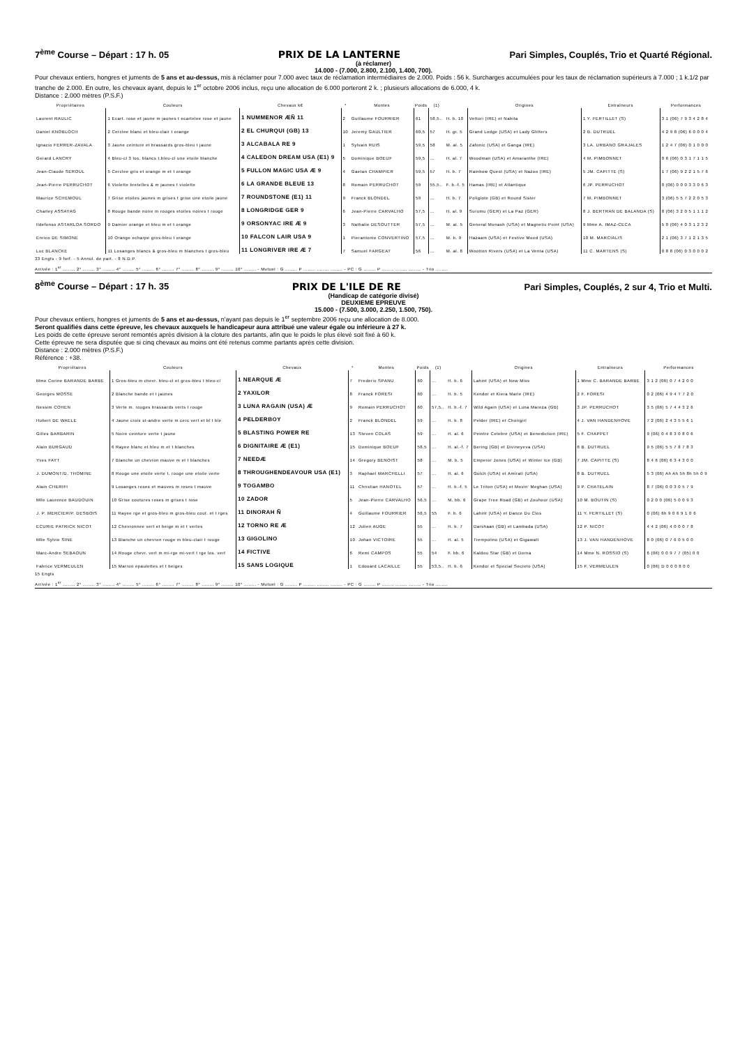7<sup>ème</sup> Course – Départ : 17 h. 05 PRIX DE LA LANTERNE Pari Simples, Couplés, Trio et Quarté Régional.
(à réclamer)
14.000 - (7.000, 2.800, 2.100, 1.400, 700).
Pour chevaux entiers, hongres et juments de 5 ans et au-dessus, mis à réclamer pour 7.000 avec taux de réclamation intermédiaires de 2.000. Poids : 56 k. Surcharges accumulées pour les taux de réclamation supérieurs à 7.000 ; 1 k.1/2 par tranche de 2.000. En outre, les chevaux ayant, depuis le 1<sup>er</sup> octobre 2006 inclus, reçu une allocation de 6.000 porteront 2 k. ; plusieurs allocations de 6.000, 4 k.
Distance : 2.000 mètres (P.S.F.)
| Propriétaires | Couleurs | Chevaux k€ | * | Montes | Poids | (1) | | Origines | Entraîneurs | Performances |
| --- | --- | --- | --- | --- | --- | --- | --- | --- | --- | --- |
| Laurent RAULIC | 1 Ecart. rose et jaune m jaunes t ecartelee rose et jaune | 1 NUMMENOR ÆÑ 11 | 2 | Guillaume FOURRIER | 61 | 58,5.. | H. b. 10 | Vettori (IRE) et Nabita | 1 Y. FERTILLET (S) | 3 1 (06) 7 9 3 4 2 8 4 |
| Daniel KNOBLOCH | 2 Cerclee blanc et bleu-clair t orange | 2 EL CHURQUI (GB) 13 | 10 | Jeremy GAULTIER | 60,5 | 57 | H. gr. 5 | Grand Lodge (USA) et Lady Glitters | 2 B. DUTRUEL | 4 2 9 8 (06) 6 0 0 0 4 |
| Ignacio FERRER-ZAVALA | 3 Jaune ceinture et brassards gros-bleu t jaune | 3 ALCABALA RE 9 | 1 | Sylvain RUIS | 59,5 | 58 | M. al. 5 | Zafonic (USA) et Ganga (IRE) | 3 LA. URBANO GRAJALES | 1 2 4 7 (06) 0 1 0 0 0 |
| Gerard LANCRY | 4 Bleu-cl 3 los. blancs t.bleu-cl une etoile blanche | 4 CALEDON DREAM USA (E1) 9 | 5 | Dominique BOEUF | 59,5 | ... | H. al. 7 | Woodman (USA) et Amaranthe (IRE) | 4 M. PIMBONNET | 0 6 (06) 0 3 1 7 1 1 5 |
| Jean-Claude SEROUL | 5 Cerclee gris et orange m et t orange | 5 FULLON MAGIC USA Æ 9 | 4 | Gaetan CHAMPIER | 59,5 | 57 | H. b. 7 | Rainbow Quest (USA) et Nazoo (IRE) | 5 JM. CAPITTE (S) | 1 7 (06) 9 2 2 1 5 7 6 |
| Jean-Pierre PERRUCHOT | 6 Violette bretelles & m jaunes t violette | 6 LA GRANDE BLEUE 13 | 8 | Romain PERRUCHOT | 59 | 55,5.. | F. b.-f. 5 | Hamas (IRE) et Atlantique | 6 JP. PERRUCHOT | 0 (06) 0 0 0 3 3 0 6 3 |
| Maurice SCHEMOUL | 7 Grise etoiles jaunes m grises t grise une etoile jaune | 7 ROUNDSTONE (E1) 11 | 9 | Franck BLONDEL | 59 | ... | H. b. 7 | Poliglote (GB) et Round Sister | 7 M. PIMBONNET | 3 (06) 5 5 7 2 2 0 5 3 |
| Charley ASSAYAG | 8 Rouge bande noire m rouges etoiles noires t rouge | 8 LONGRIDGE GER 9 | 6 | Jean-Pierre CARVALHO | 57,5 | ... | H. al. 9 | Surumu (GER) et La Paz (GER) | 8 J. BERTRAN DE BALANDA (S) | 8 (06) 3 2 0 5 1 1 1 2 |
| Ildefonso ASTARLOA SORDO | 9 Damier orange et bleu m et t orange | 9 ORSONYAC IRE Æ 9 | 3 | Nathalie DESOUTTER | 57,5 | ... | M. al. 5 | General Monash (USA) et Magnetic Point (USA) | 9 Mme A. IMAZ-CECA | 5 0 (06) 4 0 3 1 2 3 2 |
| Enrico DE SIMONE | 10 Orange echarpe gros-bleu t orange | 10 FALCON LAIR USA 9 | 1 | Pierantonio CONVERTINO | 57,5 | ... | M. b. 9 | Hazaam (USA) et Festive Mood (USA) | 10 M. MARCIALIS | 2 1 (06) 3 7 1 2 1 3 5 |
| Luc BLANCKE | 11 Losanges blancs & gros-bleu m blanches t gros-bleu | 11 LONGRIVER IRE Æ 7 | 7 | Samuel FARGEAT | 56 | ... | M. al. 8 | Wootton Rivers (USA) et La Venta (USA) | 11 C. MARTENS (S) | 0 8 8 (06) 0 3 0 0 0 2 |
33 Engts - 9 forf. - 5 Annul. de part. - 8 N.D.P.
Arrivée : 1<sup>er</sup> ........ 2° ........ 3° ........ 4° ........ 5° ........ 6° ........ 7° ........ 8° ........ 9° ........ 10° ........ - Mutuel : G ........ P ........ ........ ........ - PC : G ........ P ........ ........ ........ - Trio ........
8<sup>ème</sup> Course – Départ : 17 h. 35 PRIX DE L'ILE DE RE Pari Simples, Couplés, 2 sur 4, Trio et Multi.
(Handicap de catégorie divisé)
DEUXIEME EPREUVE
15.000 - (7.500, 3.000, 2.250, 1.500, 750).
Pour chevaux entiers, hongres et juments de 5 ans et au-dessus, n'ayant pas depuis le 1<sup>er</sup> septembre 2006 reçu une allocation de 8.000.
Seront qualifiés dans cette épreuve, les chevaux auxquels le handicapeur aura attribué une valeur égale ou inférieure à 27 k.
Les poids de cette épreuve seront remontés après division à la cloture des partants, afin que le poids le plus élevé soit fixé à 60 k.
Cette épreuve ne sera disputée que si cinq chevaux au moins ont été retenus comme partants après cette division.
Distance : 2.000 mètres (P.S.F.)
Référence : +38.
| Propriétaires | Couleurs | Chevaux | * | Montes | Poids | (1) | | Origines | Entraîneurs | Performances |
| --- | --- | --- | --- | --- | --- | --- | --- | --- | --- | --- |
| Mme Corine BARANDE BARBE | 1 Gros-bleu m chevr. bleu-cl et gros-bleu t bleu-cl | 1 NEARQUE Æ | 7 | Frederic SPANU | 60 | ... | H. b. 6 | Lahint (USA) et New Miss | 1 Mme C. BARANDE BARBE | 3 1 2 (06) 0 7 4 2 0 0 |
| Georges MOSSE | 2 Blanche bande et t jaunes | 2 YAXILOR | 8 | Franck FORESI | 60 | ... | H. b. 5 | Kendor et Kiera Marie (IRE) | 2 F. FORESI | 0 2 (06) 4 9 4 T 7 2 0 |
| Nessim COHEN | 3 Verte m. rouges brassards verts t rouge | 3 LUNA RAGAIN (USA) Æ | 9 | Romain PERRUCHOT | 60 | 57,5.. | H. b.-f. 7 | Wild Again (USA) et Luna Mareza (GB) | 3 JP. PERRUCHOT | 3 5 (06) 5 7 4 4 3 2 6 |
| Hubert DE WAELE | 4 Jaune croix st-andre verte m cerc vert et bl t ble | 4 PELDERBOY | 2 | Franck BLONDEL | 59 | ... | H. b. 8 | Pelder (IRE) et Choirgirl | 4 J. VAN HANDENHOVE | 7 2 (06) 2 4 3 5 5 6 1 |
| Gilles BARBARIN | 5 Noire ceinture verte t jaune | 5 BLASTING POWER RE | 13 | Steven COLAS | 59 | ... | H. al. 6 | Peintre Celebre (USA) et Benediction (IRE) | 5 F. CHAPPET | 9 (06) 0 4 8 3 0 8 0 6 |
| Alain BURGAUD | 6 Rayee blanc et bleu m et t blanches | 6 DIGNITAIRE Æ (E1) | 15 | Dominique BOEUF | 58,5 | ... | H. al.-f. 7 | Bering (GB) et Divineyeva (USA) | 6 B. DUTRUEL | 9 5 (06) 5 5 7 8 7 8 3 |
| Yves FAYT | 7 Blanche un chevron mauve m et t blanches | 7 NEEDÆ | 14 | Gregory BENOIST | 58 | ... | M. b. 5 | Emperor Jones (USA) et Winter Ice (GB) | 7 JM. CAPITTE (S) | 8 4 6 (06) 6 3 4 3 0 0 |
| J. DUMONT/D. THOMINE | 8 Rouge une etoile verte t. rouge une etoile verte | 8 THROUGHENDEAVOUR USA (E1) | 3 | Raphael MARCHELLI | 57 | ... | H. al. 6 | Gulch (USA) et Amirati (USA) | 8 B. DUTRUEL | 5 3 (06) Ah Ah 5h 8h 5h 0 9 |
| Alain CHERIFI | 9 Losanges roses et mauves m roses t mauve | 9 TOGAMBO | 11 | Christian HANOTEL | 57 | ... | H. b.-f. 5 | Le Triton (USA) et Movin' Meghan (USA) | 9 P. CHATELAIN | 8 7 (06) 0 0 3 0 5 7 9 |
| Mlle Laurence BAUDOUIN | 10 Grise coutures roses m grises t rose | 10 ZADOR | 5 | Jean-Pierre CARVALHO | 56,5 | ... | M. bb. 6 | Grape Tree Road (GB) et Zouhour (USA) | 10 M. BOUTIN (S) | 0 2 0 0 (06) 5 0 0 9 3 |
| J. P. MERCIER/P. DESBOIS | 11 Rayee rge et gros-bleu m gros-bleu cout. et t rges | 11 DINORAH Ñ | 4 | Guillaume FOURRIER | 56,5 | 55 | F. b. 6 | Lahint (USA) et Dance Du Clos | 11 Y. FERTILLET (S) | 0 (06) 6h 9 0 6 9 1 0 6 |
| ECURIE PATRICK NICOT | 12 Chevronnee vert et beige m et t vertes | 12 TORNO RE Æ | 12 | Julien AUGE | 55 | ... | H. b. 7 | Darshaan (GB) et Lambada (USA) | 12 P. NICOT | 4 4 2 (06) 4 0 0 0 7 8 |
| Mlle Sylvie SINE | 13 Blanche un chevron rouge m bleu-clair t rouge | 13 GIGOLINO | 10 | Johan VICTOIRE | 55 | ... | H. al. 5 | Trempolino (USA) et Gigawatt | 13 J. VAN HANDENHOVE | 8 0 (06) 0 7 6 0 5 0 0 |
| Marc-Andre SEBAOUN | 14 Rouge chevr. vert m mi-rge mi-vert t rge los. vert | 14 FICTIVE | 6 | Remi CAMPOS | 55 | 54 | F. bb. 6 | Kaldou Star (GB) et Dorna | 14 Mme N. ROSSIO (S) | 6 (06) 0 0 9 7 7 (05) 0 0 |
| Fabrice VERMEULEN | 15 Marron epaulettes et t beiges | 15 SANS LOGIQUE | 1 | Edouard LACAILLE | 55 | 53,5.. | H. b. 6 | Kendor et Special Secreto (USA) | 15 F. VERMEULEN | 0 (06) D 0 0 0 8 0 0 |
15 Engts
Arrivée : 1<sup>er</sup> ........ 2° ........ 3° ........ 4° ........ 5° ........ 6° ........ 7° ........ 8° ........ 9° ........ 10° ........ - Mutuel : G ........ P ........ ........ ........ - PC : G ........ P ........ ........ ........ - Trio ........